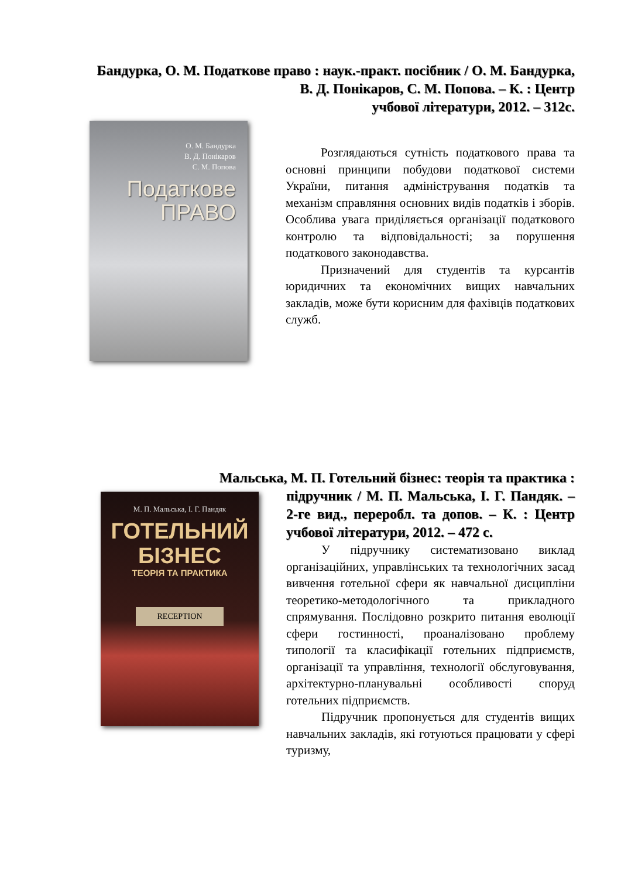Бандурка, О. М. Податкове право : наук.-практ. посібник / О. М. Бандурка, В. Д. Понікаров, С. М. Попова. – К. : Центр
учбової літератури, 2012. – 312с.
О. М. Бандурка
В. Д. Понікаров
С. М. Попова
Податкове
ПРАВО
Розглядаються сутність податкового права та основні принципи побудови податкової системи України, питання адміністрування податків та механізм справляння основних видів податків і зборів. Особлива увага приділяється організації податкового контролю та відповідальності; за порушення податкового законодавства.
Призначений для студентів та курсантів юридичних та економічних вищих навчальних закладів, може бути корисним для фахівців податкових служб.
Мальська, М. П. Готельний бізнес: теорія та практика :
М. П. Мальська, І. Г. Пандяк
ГОТЕЛЬНИЙ
БІЗНЕС
ТЕОРІЯ ТА ПРАКТИКА
RECEPTION
підручник / М. П. Мальська, І. Г. Пандяк. – 2-ге вид., переробл. та допов. – К. : Центр учбової літератури, 2012. – 472 с.
У підручнику систематизовано виклад організаційних, управлінських та технологічних засад вивчення готельної сфери як навчальної дисципліни теоретико-методологічного та прикладного спрямування. Послідовно розкрито питання еволюції сфери гостинності, проаналізовано проблему типології та класифікації готельних підприємств, організації та управління, технології обслуговування, архітектурно-планувальні особливості споруд готельних підприємств.
Підручник пропонується для студентів вищих навчальних закладів, які готуються працювати у сфері туризму,